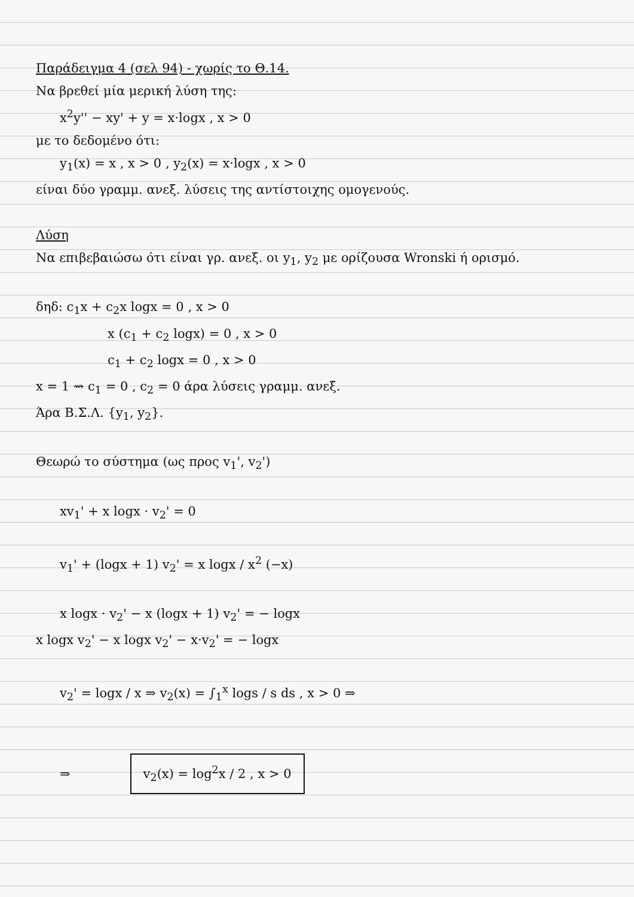Παράδειγμα 4 (σελ 94) - χωρίς το Θ.14.
Να βρεθεί μία μερική λύση της:
x<sup>2</sup>y'' − xy' + y = x·logx , x > 0
με το δεδομένο ότι:
y<sub>1</sub>(x) = x , x > 0 , y<sub>2</sub>(x) = x·logx , x > 0
είναι δύο γραμμ. ανεξ. λύσεις της αντίστοιχης ομογενούς.
Λύση
Να επιβεβαιώσω ότι είναι γρ. ανεξ. οι y<sub>1</sub>, y<sub>2</sub> με ορίζουσα Wronski ή ορισμό.
δηδ: c<sub>1</sub>x + c<sub>2</sub>x logx = 0 , x > 0
x (c<sub>1</sub> + c<sub>2</sub> logx) = 0 , x > 0
c<sub>1</sub> + c<sub>2</sub> logx = 0 , x > 0
x = 1 ⇝ c<sub>1</sub> = 0 , c<sub>2</sub> = 0 άρα λύσεις γραμμ. ανεξ.
Άρα Β.Σ.Λ. {y<sub>1</sub>, y<sub>2</sub>}.
Θεωρώ το σύστημα (ως προς v<sub>1</sub>', v<sub>2</sub>')
xv<sub>1</sub>' + x logx · v<sub>2</sub>' = 0
v<sub>1</sub>' + (logx + 1) v<sub>2</sub>' = x logx / x<sup>2</sup> (−x)
x logx · v<sub>2</sub>' − x (logx + 1) v<sub>2</sub>' = − logx
x logx v<sub>2</sub>' − x logx v<sub>2</sub>' − x·v<sub>2</sub>' = − logx
v<sub>2</sub>' = logx / x ⇒ v<sub>2</sub>(x) = ∫<sub>1</sub><sup>x</sup> logs / s ds , x > 0 ⇒
⇒ v<sub>2</sub>(x) = log<sup>2</sup>x / 2 , x > 0